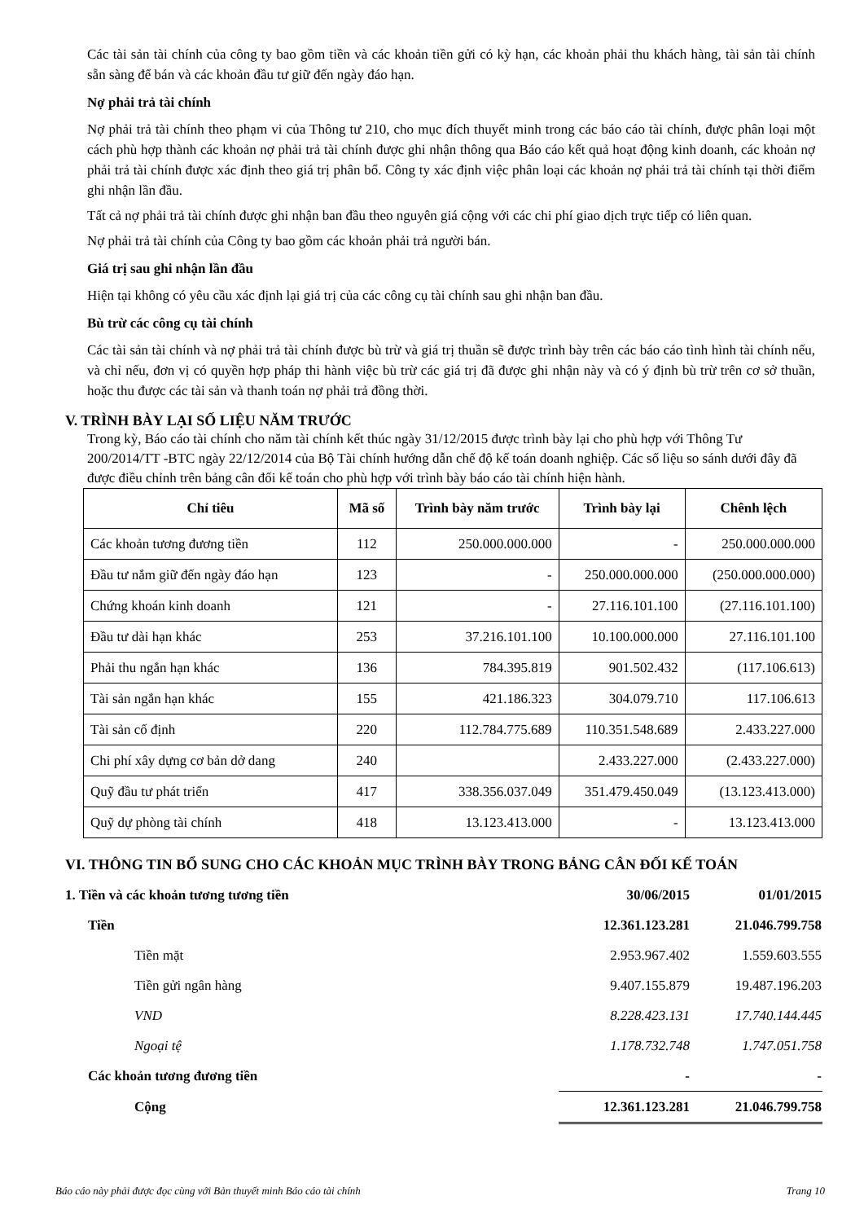Các tài sản tài chính của công ty bao gồm tiền và các khoản tiền gửi có kỳ hạn, các khoản phải thu khách hàng, tài sản tài chính sẵn sàng để bán và các khoản đầu tư giữ đến ngày đáo hạn.
Nợ phải trả tài chính
Nợ phải trả tài chính theo phạm vi của Thông tư 210, cho mục đích thuyết minh trong các báo cáo tài chính, được phân loại một cách phù hợp thành các khoản nợ phải trả tài chính được ghi nhận thông qua Báo cáo kết quả hoạt động kinh doanh, các khoản nợ phải trả tài chính được xác định theo giá trị phân bổ. Công ty xác định việc phân loại các khoản nợ phải trả tài chính tại thời điểm ghi nhận lần đầu.
Tất cả nợ phải trả tài chính được ghi nhận ban đầu theo nguyên giá cộng với các chi phí giao dịch trực tiếp có liên quan.
Nợ phải trả tài chính của Công ty bao gồm các khoản phải trả người bán.
Giá trị sau ghi nhận lần đầu
Hiện tại không có yêu cầu xác định lại giá trị của các công cụ tài chính sau ghi nhận ban đầu.
Bù trừ các công cụ tài chính
Các tài sản tài chính và nợ phải trả tài chính được bù trừ và giá trị thuần sẽ được trình bày trên các báo cáo tình hình tài chính nếu, và chỉ nếu, đơn vị có quyền hợp pháp thi hành việc bù trừ các giá trị đã được ghi nhận này và có ý định bù trừ trên cơ sở thuần, hoặc thu được các tài sản và thanh toán nợ phải trả đồng thời.
V. TRÌNH BÀY LẠI SỐ LIỆU NĂM TRƯỚC
Trong kỳ, Báo cáo tài chính cho năm tài chính kết thúc ngày 31/12/2015 được trình bày lại cho phù hợp với Thông Tư 200/2014/TT -BTC ngày 22/12/2014 của Bộ Tài chính hướng dẫn chế độ kế toán doanh nghiệp. Các số liệu so sánh dưới đây đã được điều chỉnh trên bảng cân đối kế toán cho phù hợp với trình bày báo cáo tài chính hiện hành.
| Chỉ tiêu | Mã số | Trình bày năm trước | Trình bày lại | Chênh lệch |
| --- | --- | --- | --- | --- |
| Các khoản tương đương tiền | 112 | 250.000.000.000 | - | 250.000.000.000 |
| Đầu tư nắm giữ đến ngày đáo hạn | 123 | - | 250.000.000.000 | (250.000.000.000) |
| Chứng khoán kinh doanh | 121 | - | 27.116.101.100 | (27.116.101.100) |
| Đầu tư dài hạn khác | 253 | 37.216.101.100 | 10.100.000.000 | 27.116.101.100 |
| Phải thu ngắn hạn khác | 136 | 784.395.819 | 901.502.432 | (117.106.613) |
| Tài sản ngắn hạn khác | 155 | 421.186.323 | 304.079.710 | 117.106.613 |
| Tài sản cố định | 220 | 112.784.775.689 | 110.351.548.689 | 2.433.227.000 |
| Chi phí xây dựng cơ bản dở dang | 240 | | 2.433.227.000 | (2.433.227.000) |
| Quỹ đầu tư phát triển | 417 | 338.356.037.049 | 351.479.450.049 | (13.123.413.000) |
| Quỹ dự phòng tài chính | 418 | 13.123.413.000 | - | 13.123.413.000 |
VI. THÔNG TIN BỔ SUNG CHO CÁC KHOẢN MỤC TRÌNH BÀY TRONG BẢNG CÂN ĐỐI KẾ TOÁN
| 1. Tiền và các khoản tương tương tiền | 30/06/2015 | 01/01/2015 |
| Tiền | 12.361.123.281 | 21.046.799.758 |
| Tiền mặt | 2.953.967.402 | 1.559.603.555 |
| Tiền gửi ngân hàng | 9.407.155.879 | 19.487.196.203 |
| VND | 8.228.423.131 | 17.740.144.445 |
| Ngoại tệ | 1.178.732.748 | 1.747.051.758 |
| Các khoản tương đương tiền | - | - |
| Cộng | 12.361.123.281 | 21.046.799.758 |
Báo cáo này phải được đọc cùng với Bản thuyết minh Báo cáo tài chính Trang 10